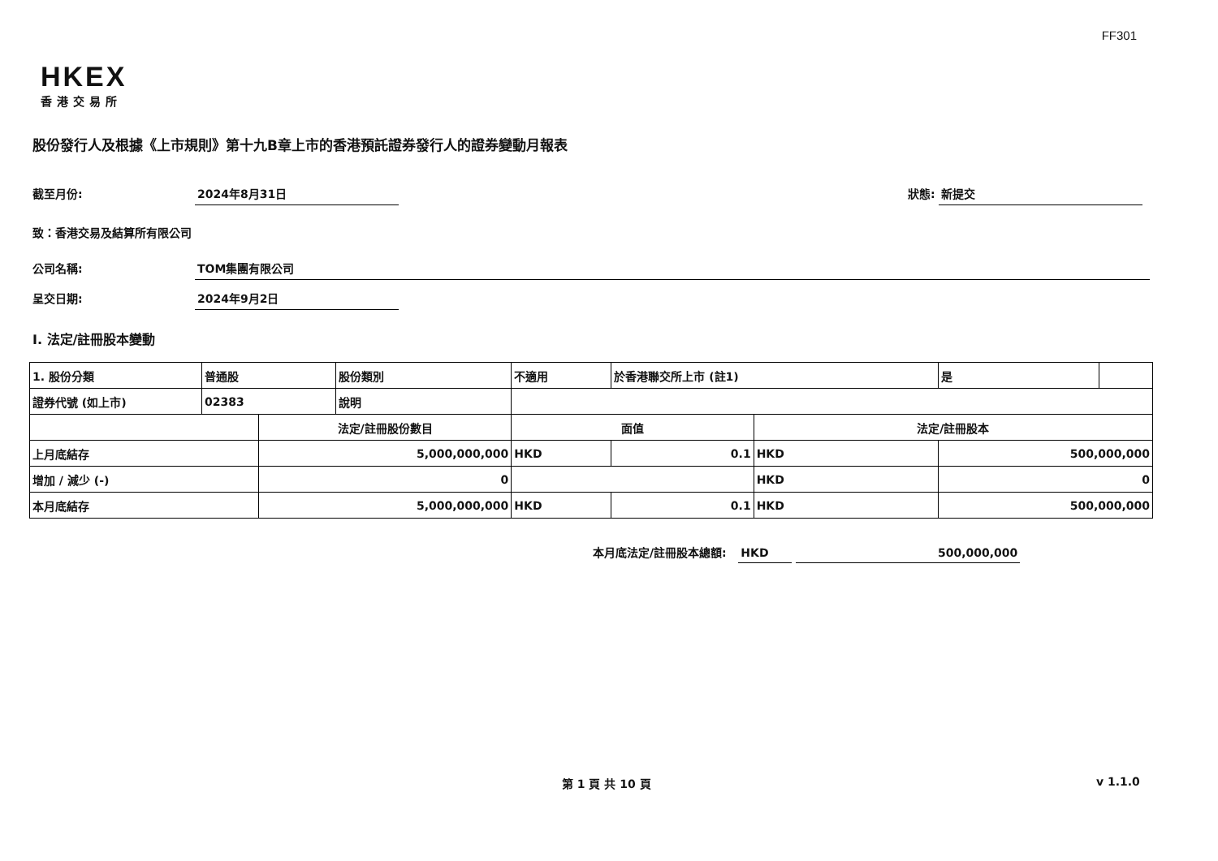FF301
HKEX
香港交易所
股份發行人及根據《上市規則》第十九B章上市的香港預託證券發行人的證券變動月報表
截至月份: 2024年8月31日 狀態: 新提交
致：香港交易及結算所有限公司
公司名稱: TOM集團有限公司
呈交日期: 2024年9月2日
I. 法定/註冊股本變動
| 1. 股份分類 | 普通股 | | 股份類別 | 不適用 | | 於香港聯交所上市 (註1) | | 是 | |
| 證券代號 (如上市) | 02383 | | 說明 | | | | | | |
| | | 法定/註冊股份數目 | | | 面值 | | 法定/註冊股本 | | |
| 上月底結存 | | 5,000,000,000 | | | HKD | 0.1 | HKD | 500,000,000 | |
| 增加 / 減少 (-) | | 0 | | | | | HKD | 0 | |
| 本月底結存 | | 5,000,000,000 | | | HKD | 0.1 | HKD | 500,000,000 | |
本月底法定/註冊股本總額: HKD 500,000,000
第 1 頁 共 10 頁 v 1.1.0